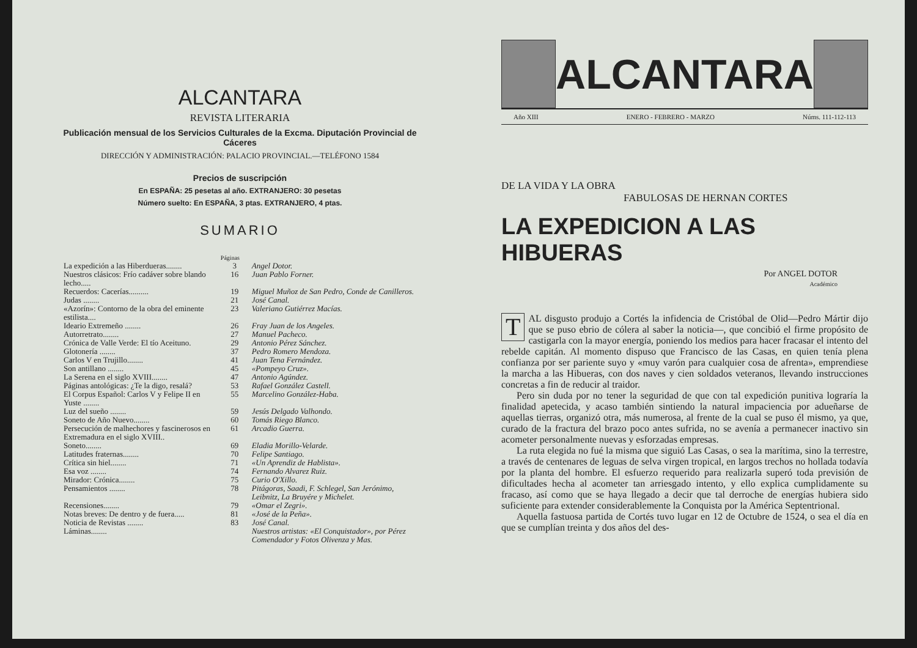ALCANTARA
REVISTA LITERARIA
Publicación mensual de los Servicios Culturales de la Excma. Diputación Provincial de Cáceres
DIRECCIÓN Y ADMINISTRACIÓN: PALACIO PROVINCIAL.—TELÉFONO 1584
Precios de suscripción
En ESPAÑA: 25 pesetas al año. EXTRANJERO: 30 pesetas
Número suelto: En ESPAÑA, 3 ptas. EXTRANJERO, 4 ptas.
SUMARIO
| | Páginas | |
| La expedición a las Hiberdueras........ | 3 | Angel Dotor. |
| Nuestros clásicos: Frío cadáver sobre blando lecho..... | 16 | Juan Pablo Forner. |
| Recuerdos: Cacerías.......... | 19 | Miguel Muñoz de San Pedro, Conde de Canilleros. |
| Judas ........ | 21 | José Canal. |
| «Azorín»: Contorno de la obra del eminente estilista.... | 23 | Valeriano Gutiérrez Macías. |
| Ideario Extremeño ........ | 26 | Fray Juan de los Angeles. |
| Autorretrato........ | 27 | Manuel Pacheco. |
| Crónica de Valle Verde: El tío Aceituno. | 29 | Antonio Pérez Sánchez. |
| Glotonería ........ | 37 | Pedro Romero Mendoza. |
| Carlos V en Trujillo........ | 41 | Juan Tena Fernández. |
| Son antillano ........ | 45 | «Pompeyo Cruz». |
| La Serena en el siglo XVIII........ | 47 | Antonio Agúndez. |
| Páginas antológicas: ¿Te la digo, resalá? | 53 | Rafael González Castell. |
| El Corpus Español: Carlos V y Felipe II en Yuste ........ | 55 | Marcelino González-Haba. |
| Luz del sueño ........ | 59 | Jesús Delgado Valhondo. |
| Soneto de Año Nuevo........ | 60 | Tomás Riego Blanco. |
| Persecución de malhechores y fascinerosos en Extremadura en el siglo XVIII.. | 61 | Arcadio Guerra. |
| Soneto........ | 69 | Eladia Morillo-Velarde. |
| Latitudes fraternas........ | 70 | Felipe Santiago. |
| Crítica sin hiel........ | 71 | «Un Aprendiz de Hablista». |
| Esa voz ........ | 74 | Fernando Alvarez Ruiz. |
| Mirador: Crónica........ | 75 | Curio O'Xillo. |
| Pensamientos ........ | 78 | Pitágoras, Saadi, F. Schlegel, San Jerónimo, Leibnitz, La Bruyére y Michelet. |
| Recensiones........ | 79 | «Omar el Zegri». |
| Notas breves: De dentro y de fuera..... | 81 | «José de la Peña». |
| Noticia de Revistas ........ | 83 | José Canal. |
| Láminas........ | | Nuestros artistas: «El Conquistador», por Pérez Comendador y Fotos Olivenza y Mas. |
ALCANTARA
Año XIII ENERO - FEBRERO - MARZO Núms. 111-112-113
DE LA VIDA Y LA OBRA
FABULOSAS DE HERNAN CORTES
LA EXPEDICION A LAS HIBUERAS
Por ANGEL DOTOR
Académico
TAL disgusto produjo a Cortés la infidencia de Cristóbal de Olid—Pedro Mártir dijo que se puso ebrio de cólera al saber la noticia—, que concibió el firme propósito de castigarla con la mayor energía, poniendo los medios para hacer fracasar el intento del rebelde capitán. Al momento dispuso que Francisco de las Casas, en quien tenía plena confianza por ser pariente suyo y «muy varón para cualquier cosa de afrenta», emprendiese la marcha a las Hibueras, con dos naves y cien soldados veteranos, llevando instrucciones concretas a fin de reducir al traidor.
Pero sin duda por no tener la seguridad de que con tal expedición punitiva lograría la finalidad apetecida, y acaso también sintiendo la natural impaciencia por adueñarse de aquellas tierras, organizó otra, más numerosa, al frente de la cual se puso él mismo, ya que, curado de la fractura del brazo poco antes sufrida, no se avenía a permanecer inactivo sin acometer personalmente nuevas y esforzadas empresas.
La ruta elegida no fué la misma que siguió Las Casas, o sea la marítima, sino la terrestre, a través de centenares de leguas de selva virgen tropical, en largos trechos no hollada todavía por la planta del hombre. El esfuerzo requerido para realizarla superó toda previsión de dificultades hecha al acometer tan arriesgado intento, y ello explica cumplidamente su fracaso, así como que se haya llegado a decir que tal derroche de energías hubiera sido suficiente para extender considerablemente la Conquista por la América Septentrional.
Aquella fastuosa partida de Cortés tuvo lugar en 12 de Octubre de 1524, o sea el día en que se cumplían treinta y dos años del des-